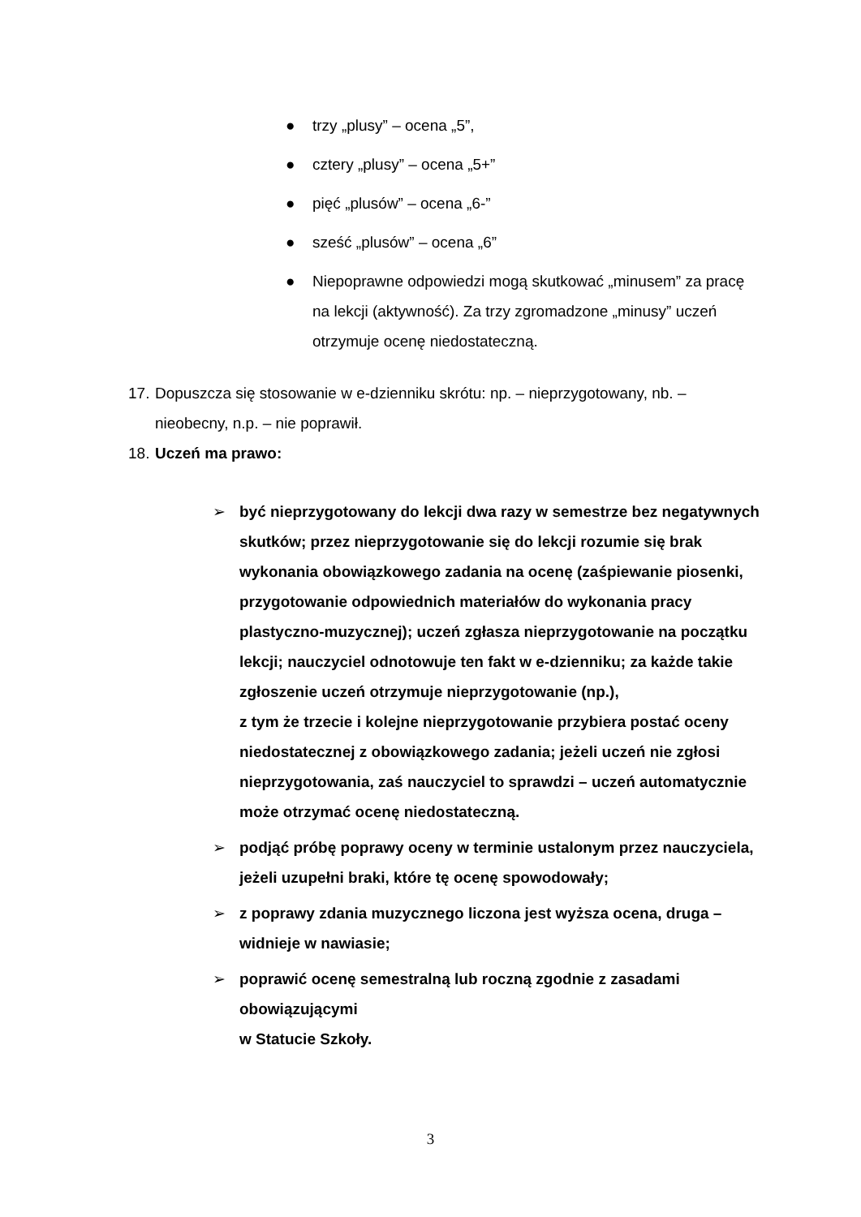● trzy „plusy” – ocena „5”,
● cztery „plusy” – ocena „5+”
● pięć „plusów” – ocena „6-”
● sześć „plusów” – ocena „6”
● Niepoprawne odpowiedzi mogą skutkować „minusem” za pracę na lekcji (aktywność). Za trzy zgromadzone „minusy” uczeń otrzymuje ocenę niedostateczną.
17. Dopuszcza się stosowanie w e-dzienniku skrótu: np. – nieprzygotowany, nb. – nieobecny, n.p. – nie poprawił.
18. Uczeń ma prawo:
➢ być nieprzygotowany do lekcji dwa razy w semestrze bez negatywnych skutków; przez nieprzygotowanie się do lekcji rozumie się brak wykonania obowiązkowego zadania na ocenę (zaśpiewanie piosenki, przygotowanie odpowiednich materiałów do wykonania pracy plastyczno-muzycznej); uczeń zgłasza nieprzygotowanie na początku lekcji; nauczyciel odnotowuje ten fakt w e-dzienniku; za każde takie zgłoszenie uczeń otrzymuje nieprzygotowanie (np.),
z tym że trzecie i kolejne nieprzygotowanie przybiera postać oceny niedostatecznej z obowiązkowego zadania; jeżeli uczeń nie zgłosi nieprzygotowania, zaś nauczyciel to sprawdzi – uczeń automatycznie może otrzymać ocenę niedostateczną.
➢ podjąć próbę poprawy oceny w terminie ustalonym przez nauczyciela, jeżeli uzupełni braki, które tę ocenę spowodowały;
➢ z poprawy zdania muzycznego liczona jest wyższa ocena, druga – widnieje w nawiasie;
➢ poprawić ocenę semestralną lub roczną zgodnie z zasadami obowiązującymi
w Statucie Szkoły.
3